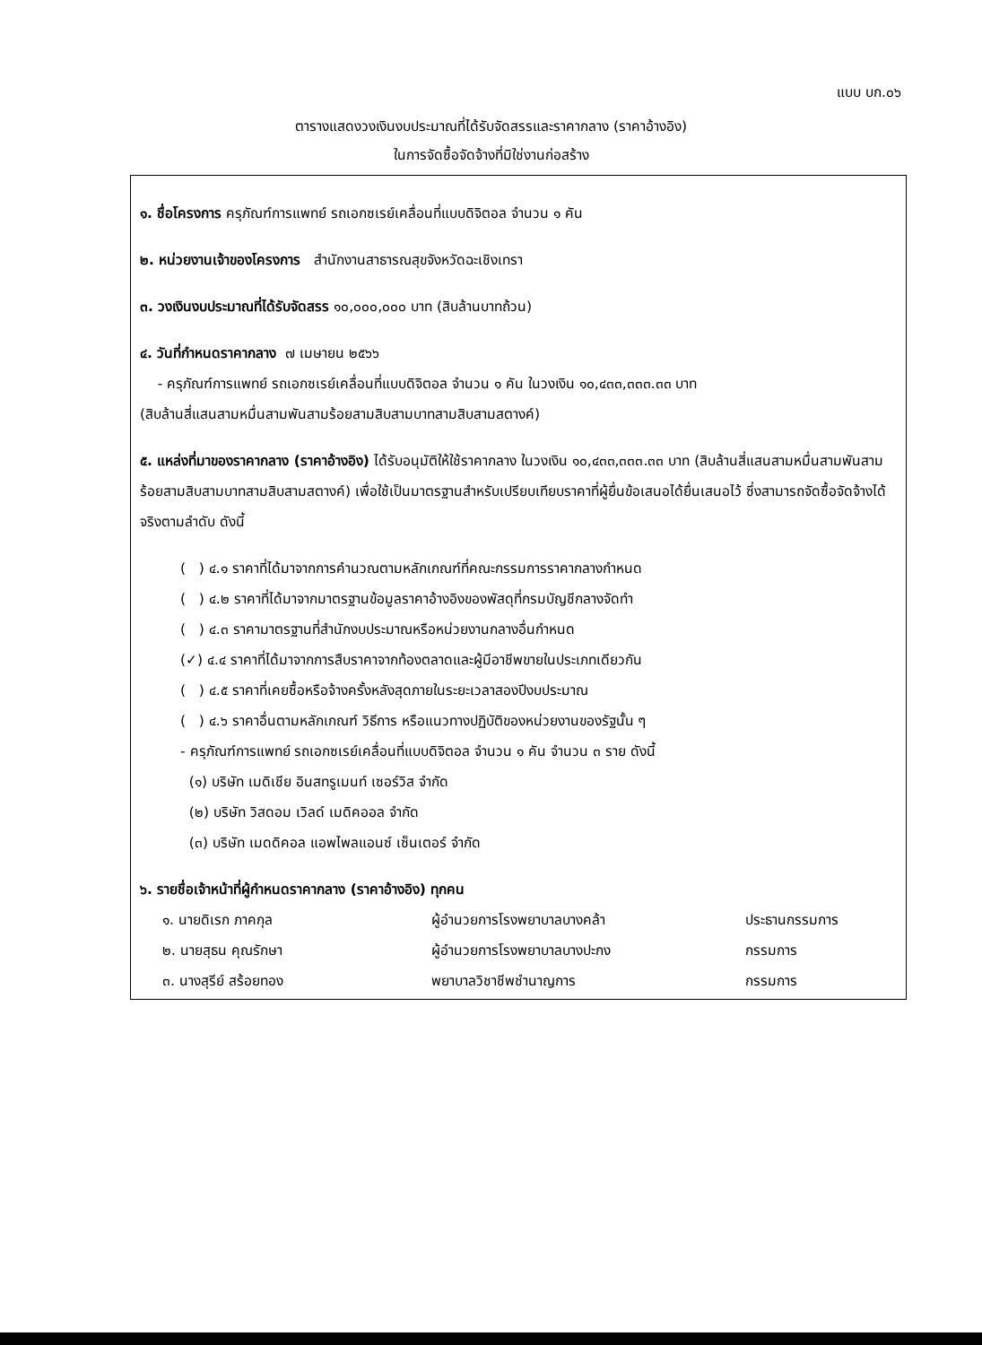แบบ บก.๐๖
ตารางแสดงวงเงินงบประมาณที่ได้รับจัดสรรและราคากลาง (ราคาอ้างอิง)
ในการจัดซื้อจัดจ้างที่มิใช่งานก่อสร้าง
๑. ชื่อโครงการ ครุภัณฑ์การแพทย์ รถเอกซเรย์เคลื่อนที่แบบดิจิตอล จำนวน ๑ คัน
๒. หน่วยงานเจ้าของโครงการ สำนักงานสาธารณสุขจังหวัดฉะเชิงเทรา
๓. วงเงินงบประมาณที่ได้รับจัดสรร ๑๐,๐๐๐,๐๐๐ บาท (สิบล้านบาทถ้วน)
๔. วันที่กำหนดราคากลาง ๗ เมษายน ๒๕๖๖
- ครุภัณฑ์การแพทย์ รถเอกซเรย์เคลื่อนที่แบบดิจิตอล จำนวน ๑ คัน ในวงเงิน ๑๐,๔๓๓,๓๓๓.๓๓ บาท
(สิบล้านสี่แสนสามหมื่นสามพันสามร้อยสามสิบสามบาทสามสิบสามสตางค์)
๕. แหล่งที่มาของราคากลาง (ราคาอ้างอิง) ได้รับอนุมัติให้ใช้ราคากลาง ในวงเงิน ๑๐,๔๓๓,๓๓๓.๓๓ บาท (สิบล้านสี่แสนสามหมื่นสามพันสามร้อยสามสิบสามบาทสามสิบสามสตางค์) เพื่อใช้เป็นมาตรฐานสำหรับเปรียบเทียบราคาที่ผู้ยื่นข้อเสนอได้ยื่นเสนอไว้ ซึ่งสามารถจัดซื้อจัดจ้างได้จริงตามลำดับ ดังนี้
( ) ๔.๑ ราคาที่ได้มาจากการคำนวณตามหลักเกณฑ์ที่คณะกรรมการราคากลางกำหนด
( ) ๔.๒ ราคาที่ได้มาจากมาตรฐานข้อมูลราคาอ้างอิงของพัสดุที่กรมบัญชีกลางจัดทำ
( ) ๔.๓ ราคามาตรฐานที่สำนักงบประมาณหรือหน่วยงานกลางอื่นกำหนด
(✓) ๔.๔ ราคาที่ได้มาจากการสืบราคาจากท้องตลาดและผู้มีอาชีพขายในประเภทเดียวกัน
( ) ๔.๕ ราคาที่เคยซื้อหรือจ้างครั้งหลังสุดภายในระยะเวลาสองปีงบประมาณ
( ) ๔.๖ ราคาอื่นตามหลักเกณฑ์ วิธีการ หรือแนวทางปฏิบัติของหน่วยงานของรัฐนั้น ๆ
- ครุภัณฑ์การแพทย์ รถเอกซเรย์เคลื่อนที่แบบดิจิตอล จำนวน ๑ คัน จำนวน ๓ ราย ดังนี้
(๑) บริษัท เมดิเชีย อินสทรูเมนท์ เซอร์วิส จำกัด
(๒) บริษัท วิสดอม เวิลด์ เมดิคออล จำกัด
(๓) บริษัท เมดดิคอล แอพไพลแอนซ์ เซ็นเตอร์ จำกัด
๖. รายชื่อเจ้าหน้าที่ผู้กำหนดราคากลาง (ราคาอ้างอิง) ทุกคน
| ๑. นายดิเรก ภาคกุล | ผู้อำนวยการโรงพยาบาลบางคล้า | ประธานกรรมการ |
| ๒. นายสุธน คุณรักษา | ผู้อำนวยการโรงพยาบาลบางปะกง | กรรมการ |
| ๓. นางสุรีย์ สร้อยทอง | พยาบาลวิชาชีพชำนาญการ | กรรมการ |